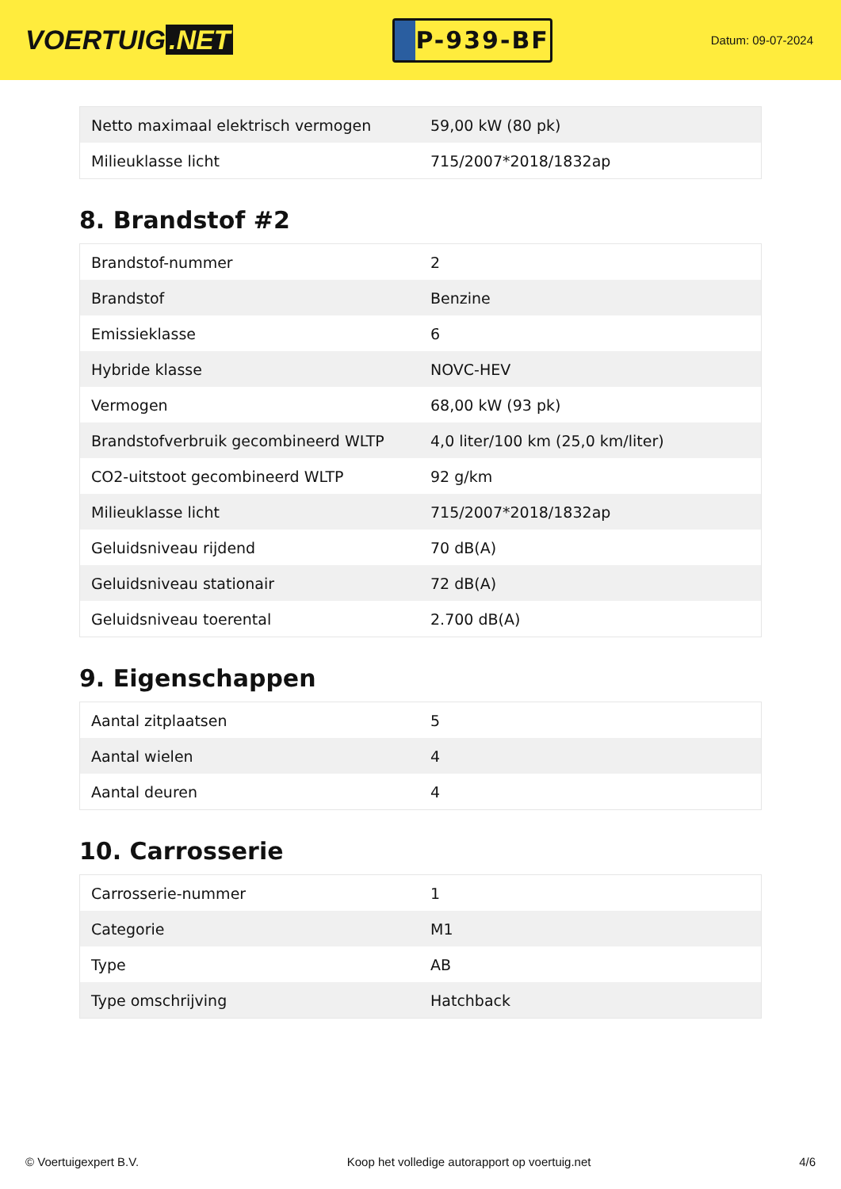VOERTUIG.NET
P-939-BF
Datum: 09-07-2024
| Netto maximaal elektrisch vermogen | 59,00 kW (80 pk) |
| Milieuklasse licht | 715/2007*2018/1832ap |
8. Brandstof #2
| Brandstof-nummer | 2 |
| Brandstof | Benzine |
| Emissieklasse | 6 |
| Hybride klasse | NOVC-HEV |
| Vermogen | 68,00 kW (93 pk) |
| Brandstofverbruik gecombineerd WLTP | 4,0 liter/100 km (25,0 km/liter) |
| CO2-uitstoot gecombineerd WLTP | 92 g/km |
| Milieuklasse licht | 715/2007*2018/1832ap |
| Geluidsniveau rijdend | 70 dB(A) |
| Geluidsniveau stationair | 72 dB(A) |
| Geluidsniveau toerental | 2.700 dB(A) |
9. Eigenschappen
| Aantal zitplaatsen | 5 |
| Aantal wielen | 4 |
| Aantal deuren | 4 |
10. Carrosserie
| Carrosserie-nummer | 1 |
| Categorie | M1 |
| Type | AB |
| Type omschrijving | Hatchback |
© Voertuigexpert B.V. Koop het volledige autorapport op voertuig.net 4/6